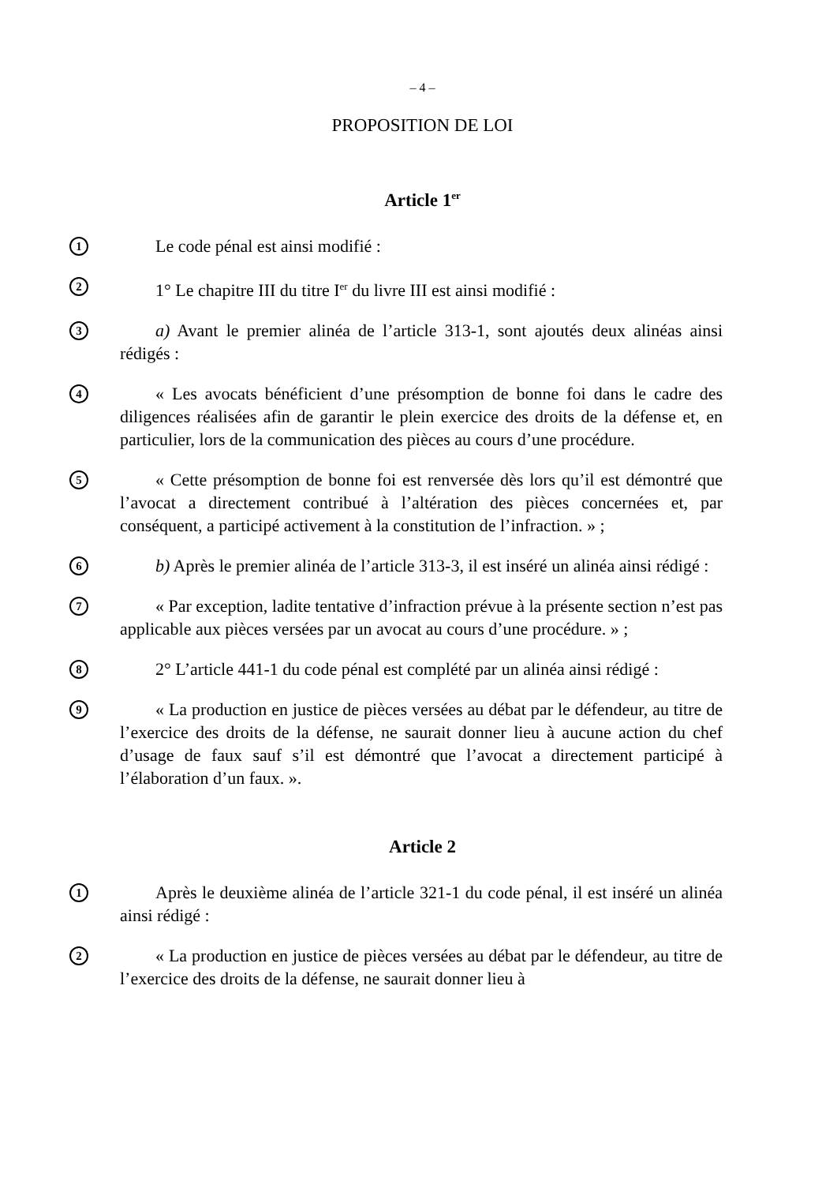– 4 –
PROPOSITION DE LOI
Article 1<sup>er</sup>
1
Le code pénal est ainsi modifié :
2
1° Le chapitre III du titre I<sup>er</sup> du livre III est ainsi modifié :
3
a) Avant le premier alinéa de l’article 313-1, sont ajoutés deux alinéas ainsi rédigés :
4
« Les avocats bénéficient d’une présomption de bonne foi dans le cadre des diligences réalisées afin de garantir le plein exercice des droits de la défense et, en particulier, lors de la communication des pièces au cours d’une procédure.
5
« Cette présomption de bonne foi est renversée dès lors qu’il est démontré que l’avocat a directement contribué à l’altération des pièces concernées et, par conséquent, a participé activement à la constitution de l’infraction. » ;
6
b) Après le premier alinéa de l’article 313-3, il est inséré un alinéa ainsi rédigé :
7
« Par exception, ladite tentative d’infraction prévue à la présente section n’est pas applicable aux pièces versées par un avocat au cours d’une procédure. » ;
8
2° L’article 441-1 du code pénal est complété par un alinéa ainsi rédigé :
9
« La production en justice de pièces versées au débat par le défendeur, au titre de l’exercice des droits de la défense, ne saurait donner lieu à aucune action du chef d’usage de faux sauf s’il est démontré que l’avocat a directement participé à l’élaboration d’un faux. ».
Article 2
1
Après le deuxième alinéa de l’article 321-1 du code pénal, il est inséré un alinéa ainsi rédigé :
2
« La production en justice de pièces versées au débat par le défendeur, au titre de l’exercice des droits de la défense, ne saurait donner lieu à